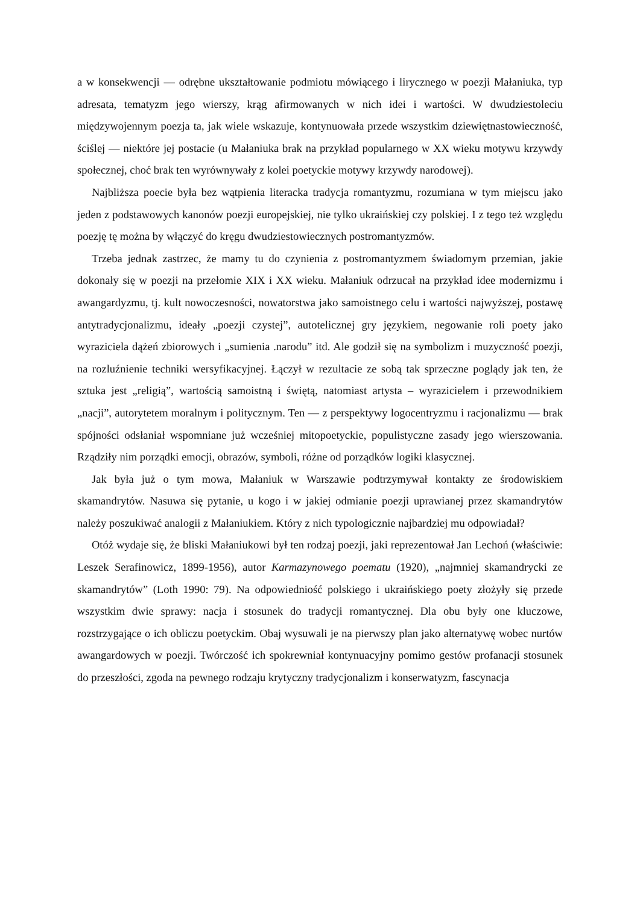a w konsekwencji — odrębne ukształtowanie podmiotu mówiącego i lirycznego w poezji Małaniuka, typ adresata, tematyzm jego wierszy, krąg afirmowanych w nich idei i wartości. W dwudziestoleciu międzywojennym poezja ta, jak wiele wskazuje, kontynuowała przede wszystkim dziewiętnastowieczność, ściślej — niektóre jej postacie (u Małaniuka brak na przykład popularnego w XX wieku motywu krzywdy społecznej, choć brak ten wyrównywały z kolei poetyckie motywy krzywdy narodowej).
Najbliższa poecie była bez wątpienia literacka tradycja romantyzmu, rozumiana w tym miejscu jako jeden z podstawowych kanonów poezji europejskiej, nie tylko ukraińskiej czy polskiej. I z tego też względu poezję tę można by włączyć do kręgu dwudziestowiecznych postromantyzmów.
Trzeba jednak zastrzec, że mamy tu do czynienia z postromantyzmem świadomym przemian, jakie dokonały się w poezji na przełomie XIX i XX wieku. Małaniuk odrzucał na przykład idee modernizmu i awangardyzmu, tj. kult nowoczesności, nowatorstwa jako samoistnego celu i wartości najwyższej, postawę antytradycjonalizmu, ideały „poezji czystej”, autotelicznej gry językiem, negowanie roli poety jako wyraziciela dążeń zbiorowych i „sumienia .narodu” itd. Ale godził się na symbolizm i muzyczność poezji, na rozluźnienie techniki wersyfikacyjnej. Łączył w rezultacie ze sobą tak sprzeczne poglądy jak ten, że sztuka jest „religią”, wartością samoistną i świętą, natomiast artysta – wyrazicielem i przewodnikiem „nacji”, autorytetem moralnym i politycznym. Ten — z perspektywy logocentryzmu i racjonalizmu — brak spójności odsłaniał wspomniane już wcześniej mitopoetyckie, populistyczne zasady jego wierszowania. Rządziły nim porządki emocji, obrazów, symboli, różne od porządków logiki klasycznej.
Jak była już o tym mowa, Małaniuk w Warszawie podtrzymywał kontakty ze środowiskiem skamandrytów. Nasuwa się pytanie, u kogo i w jakiej odmianie poezji uprawianej przez skamandrytów należy poszukiwać analogii z Małaniukiem. Który z nich typologicznie najbardziej mu odpowiadał?
Otóż wydaje się, że bliski Małaniukowi był ten rodzaj poezji, jaki reprezentował Jan Lechoń (właściwie: Leszek Serafinowicz, 1899-1956), autor Karmazynowego poematu (1920), „najmniej skamandrycki ze skamandrytów” (Loth 1990: 79). Na odpowiedniość polskiego i ukraińskiego poety złożyły się przede wszystkim dwie sprawy: nacja i stosunek do tradycji romantycznej. Dla obu były one kluczowe, rozstrzygające o ich obliczu poetyckim. Obaj wysuwali je na pierwszy plan jako alternatywę wobec nurtów awangardowych w poezji. Twórczość ich spokrewniał kontynuacyjny pomimo gestów profanacji stosunek do przeszłości, zgoda na pewnego rodzaju krytyczny tradycjonalizm i konserwatyzm, fascynacja